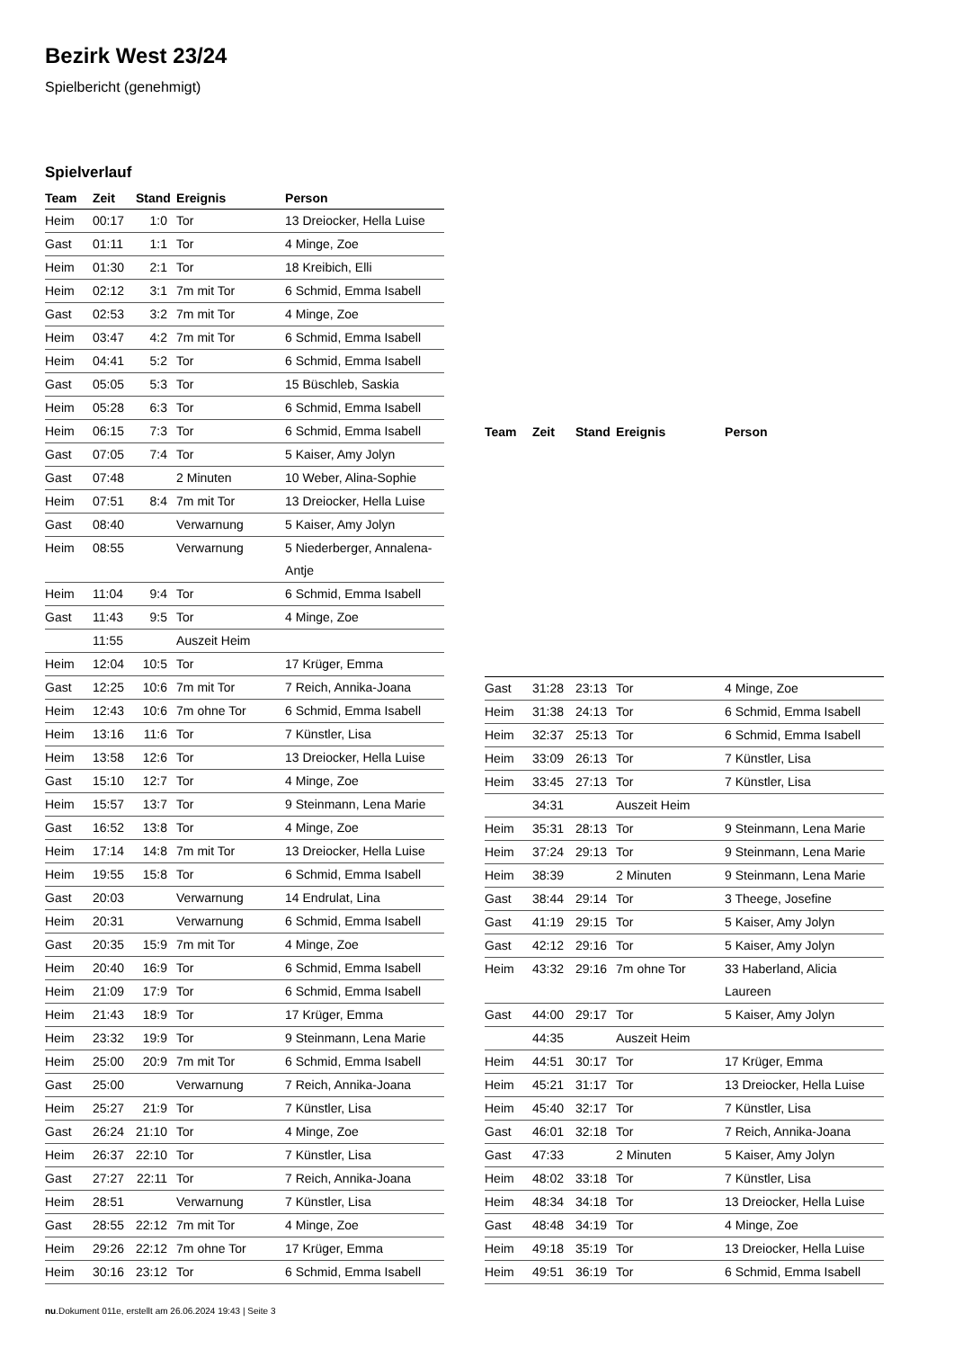Bezirk West 23/24
Spielbericht (genehmigt)
Spielverlauf
| Team | Zeit | Stand | Ereignis | Person |
| --- | --- | --- | --- | --- |
| Heim | 00:17 | 1:0 | Tor | 13 Dreiocker, Hella Luise |
| Gast | 01:11 | 1:1 | Tor | 4 Minge, Zoe |
| Heim | 01:30 | 2:1 | Tor | 18 Kreibich, Elli |
| Heim | 02:12 | 3:1 | 7m mit Tor | 6 Schmid, Emma Isabell |
| Gast | 02:53 | 3:2 | 7m mit Tor | 4 Minge, Zoe |
| Heim | 03:47 | 4:2 | 7m mit Tor | 6 Schmid, Emma Isabell |
| Heim | 04:41 | 5:2 | Tor | 6 Schmid, Emma Isabell |
| Gast | 05:05 | 5:3 | Tor | 15 Büschleb, Saskia |
| Heim | 05:28 | 6:3 | Tor | 6 Schmid, Emma Isabell |
| Heim | 06:15 | 7:3 | Tor | 6 Schmid, Emma Isabell |
| Gast | 07:05 | 7:4 | Tor | 5 Kaiser, Amy Jolyn |
| Gast | 07:48 | | 2 Minuten | 10 Weber, Alina-Sophie |
| Heim | 07:51 | 8:4 | 7m mit Tor | 13 Dreiocker, Hella Luise |
| Gast | 08:40 | | Verwarnung | 5 Kaiser, Amy Jolyn |
| Heim | 08:55 | | Verwarnung | 5 Niederberger, Annalena- Antje |
| Heim | 11:04 | 9:4 | Tor | 6 Schmid, Emma Isabell |
| Gast | 11:43 | 9:5 | Tor | 4 Minge, Zoe |
| | 11:55 | | Auszeit Heim | |
| Heim | 12:04 | 10:5 | Tor | 17 Krüger, Emma |
| Gast | 12:25 | 10:6 | 7m mit Tor | 7 Reich, Annika-Joana |
| Heim | 12:43 | 10:6 | 7m ohne Tor | 6 Schmid, Emma Isabell |
| Heim | 13:16 | 11:6 | Tor | 7 Künstler, Lisa |
| Heim | 13:58 | 12:6 | Tor | 13 Dreiocker, Hella Luise |
| Gast | 15:10 | 12:7 | Tor | 4 Minge, Zoe |
| Heim | 15:57 | 13:7 | Tor | 9 Steinmann, Lena Marie |
| Gast | 16:52 | 13:8 | Tor | 4 Minge, Zoe |
| Heim | 17:14 | 14:8 | 7m mit Tor | 13 Dreiocker, Hella Luise |
| Heim | 19:55 | 15:8 | Tor | 6 Schmid, Emma Isabell |
| Gast | 20:03 | | Verwarnung | 14 Endrulat, Lina |
| Heim | 20:31 | | Verwarnung | 6 Schmid, Emma Isabell |
| Gast | 20:35 | 15:9 | 7m mit Tor | 4 Minge, Zoe |
| Heim | 20:40 | 16:9 | Tor | 6 Schmid, Emma Isabell |
| Heim | 21:09 | 17:9 | Tor | 6 Schmid, Emma Isabell |
| Heim | 21:43 | 18:9 | Tor | 17 Krüger, Emma |
| Heim | 23:32 | 19:9 | Tor | 9 Steinmann, Lena Marie |
| Heim | 25:00 | 20:9 | 7m mit Tor | 6 Schmid, Emma Isabell |
| Gast | 25:00 | | Verwarnung | 7 Reich, Annika-Joana |
| Heim | 25:27 | 21:9 | Tor | 7 Künstler, Lisa |
| Gast | 26:24 | 21:10 | Tor | 4 Minge, Zoe |
| Heim | 26:37 | 22:10 | Tor | 7 Künstler, Lisa |
| Gast | 27:27 | 22:11 | Tor | 7 Reich, Annika-Joana |
| Heim | 28:51 | | Verwarnung | 7 Künstler, Lisa |
| Gast | 28:55 | 22:12 | 7m mit Tor | 4 Minge, Zoe |
| Heim | 29:26 | 22:12 | 7m ohne Tor | 17 Krüger, Emma |
| Heim | 30:16 | 23:12 | Tor | 6 Schmid, Emma Isabell |
| Team | Zeit | Stand | Ereignis | Person |
| --- | --- | --- | --- | --- |
| Gast | 31:28 | 23:13 | Tor | 4 Minge, Zoe |
| Heim | 31:38 | 24:13 | Tor | 6 Schmid, Emma Isabell |
| Heim | 32:37 | 25:13 | Tor | 6 Schmid, Emma Isabell |
| Heim | 33:09 | 26:13 | Tor | 7 Künstler, Lisa |
| Heim | 33:45 | 27:13 | Tor | 7 Künstler, Lisa |
| | 34:31 | | Auszeit Heim | |
| Heim | 35:31 | 28:13 | Tor | 9 Steinmann, Lena Marie |
| Heim | 37:24 | 29:13 | Tor | 9 Steinmann, Lena Marie |
| Heim | 38:39 | | 2 Minuten | 9 Steinmann, Lena Marie |
| Gast | 38:44 | 29:14 | Tor | 3 Theege, Josefine |
| Gast | 41:19 | 29:15 | Tor | 5 Kaiser, Amy Jolyn |
| Gast | 42:12 | 29:16 | Tor | 5 Kaiser, Amy Jolyn |
| Heim | 43:32 | 29:16 | 7m ohne Tor | 33 Haberland, Alicia Laureen |
| Gast | 44:00 | 29:17 | Tor | 5 Kaiser, Amy Jolyn |
| | 44:35 | | Auszeit Heim | |
| Heim | 44:51 | 30:17 | Tor | 17 Krüger, Emma |
| Heim | 45:21 | 31:17 | Tor | 13 Dreiocker, Hella Luise |
| Heim | 45:40 | 32:17 | Tor | 7 Künstler, Lisa |
| Gast | 46:01 | 32:18 | Tor | 7 Reich, Annika-Joana |
| Gast | 47:33 | | 2 Minuten | 5 Kaiser, Amy Jolyn |
| Heim | 48:02 | 33:18 | Tor | 7 Künstler, Lisa |
| Heim | 48:34 | 34:18 | Tor | 13 Dreiocker, Hella Luise |
| Gast | 48:48 | 34:19 | Tor | 4 Minge, Zoe |
| Heim | 49:18 | 35:19 | Tor | 13 Dreiocker, Hella Luise |
| Heim | 49:51 | 36:19 | Tor | 6 Schmid, Emma Isabell |
nu.Dokument 011e, erstellt am 26.06.2024 19:43 | Seite 3